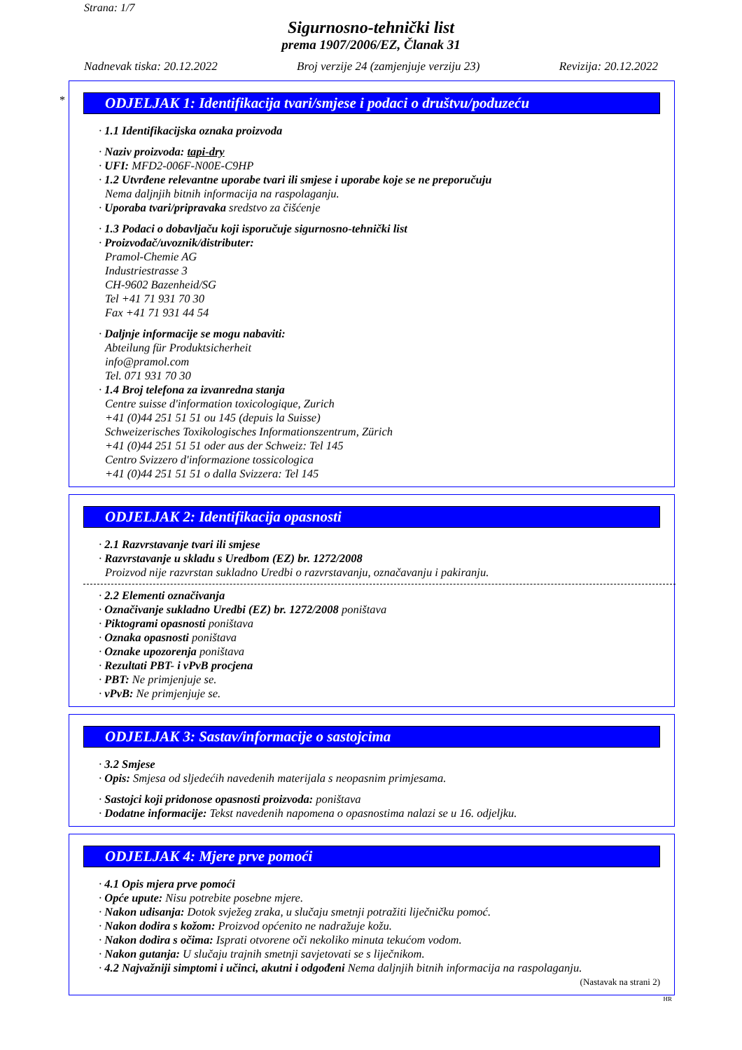Strana: 1/7
Sigurnosno-tehnički list
prema 1907/2006/EZ, Članak 31
Nadnevak tiska: 20.12.2022 Broj verzije 24 (zamjenjuje verziju 23) Revizija: 20.12.2022
*
ODJELJAK 1: Identifikacija tvari/smjese i podaci o društvu/poduzeću
· 1.1 Identifikacijska oznaka proizvoda
· Naziv proizvoda: tapi-dry
· UFI: MFD2-006F-N00E-C9HP
· 1.2 Utvrđene relevantne uporabe tvari ili smjese i uporabe koje se ne preporučuju
Nema daljnjih bitnih informacija na raspolaganju.
· Uporaba tvari/pripravaka sredstvo za čišćenje
· 1.3 Podaci o dobavljaču koji isporučuje sigurnosno-tehnički list
· Proizvođač/uvoznik/distributer:
Pramol-Chemie AG
Industriestrasse 3
CH-9602 Bazenheid/SG
Tel +41 71 931 70 30
Fax +41 71 931 44 54
· Daljnje informacije se mogu nabaviti:
Abteilung für Produktsicherheit
info@pramol.com
Tel. 071 931 70 30
· 1.4 Broj telefona za izvanredna stanja
Centre suisse d'information toxicologique, Zurich
+41 (0)44 251 51 51 ou 145 (depuis la Suisse)
Schweizerisches Toxikologisches Informationszentrum, Zürich
+41 (0)44 251 51 51 oder aus der Schweiz: Tel 145
Centro Svizzero d'informazione tossicologica
+41 (0)44 251 51 51 o dalla Svizzera: Tel 145
ODJELJAK 2: Identifikacija opasnosti
· 2.1 Razvrstavanje tvari ili smjese
· Razvrstavanje u skladu s Uredbom (EZ) br. 1272/2008
Proizvod nije razvrstan sukladno Uredbi o razvrstavanju, označavanju i pakiranju.
· 2.2 Elementi označivanja
· Označivanje sukladno Uredbi (EZ) br. 1272/2008 poništava
· Piktogrami opasnosti poništava
· Oznaka opasnosti poništava
· Oznake upozorenja poništava
· Rezultati PBT- i vPvB procjena
· PBT: Ne primjenjuje se.
· vPvB: Ne primjenjuje se.
ODJELJAK 3: Sastav/informacije o sastojcima
· 3.2 Smjese
· Opis: Smjesa od sljedećih navedenih materijala s neopasnim primjesama.
· Sastojci koji pridonose opasnosti proizvoda: poništava
· Dodatne informacije: Tekst navedenih napomena o opasnostima nalazi se u 16. odjeljku.
ODJELJAK 4: Mjere prve pomoći
· 4.1 Opis mjera prve pomoći
· Opće upute: Nisu potrebite posebne mjere.
· Nakon udisanja: Dotok svježeg zraka, u slučaju smetnji potražiti liječničku pomoć.
· Nakon dodira s kožom: Proizvod općenito ne nadražuje kožu.
· Nakon dodira s očima: Isprati otvorene oči nekoliko minuta tekućom vodom.
· Nakon gutanja: U slučaju trajnih smetnji savjetovati se s liječnikom.
· 4.2 Najvažniji simptomi i učinci, akutni i odgođeni Nema daljnjih bitnih informacija na raspolaganju.
(Nastavak na strani 2)
HR